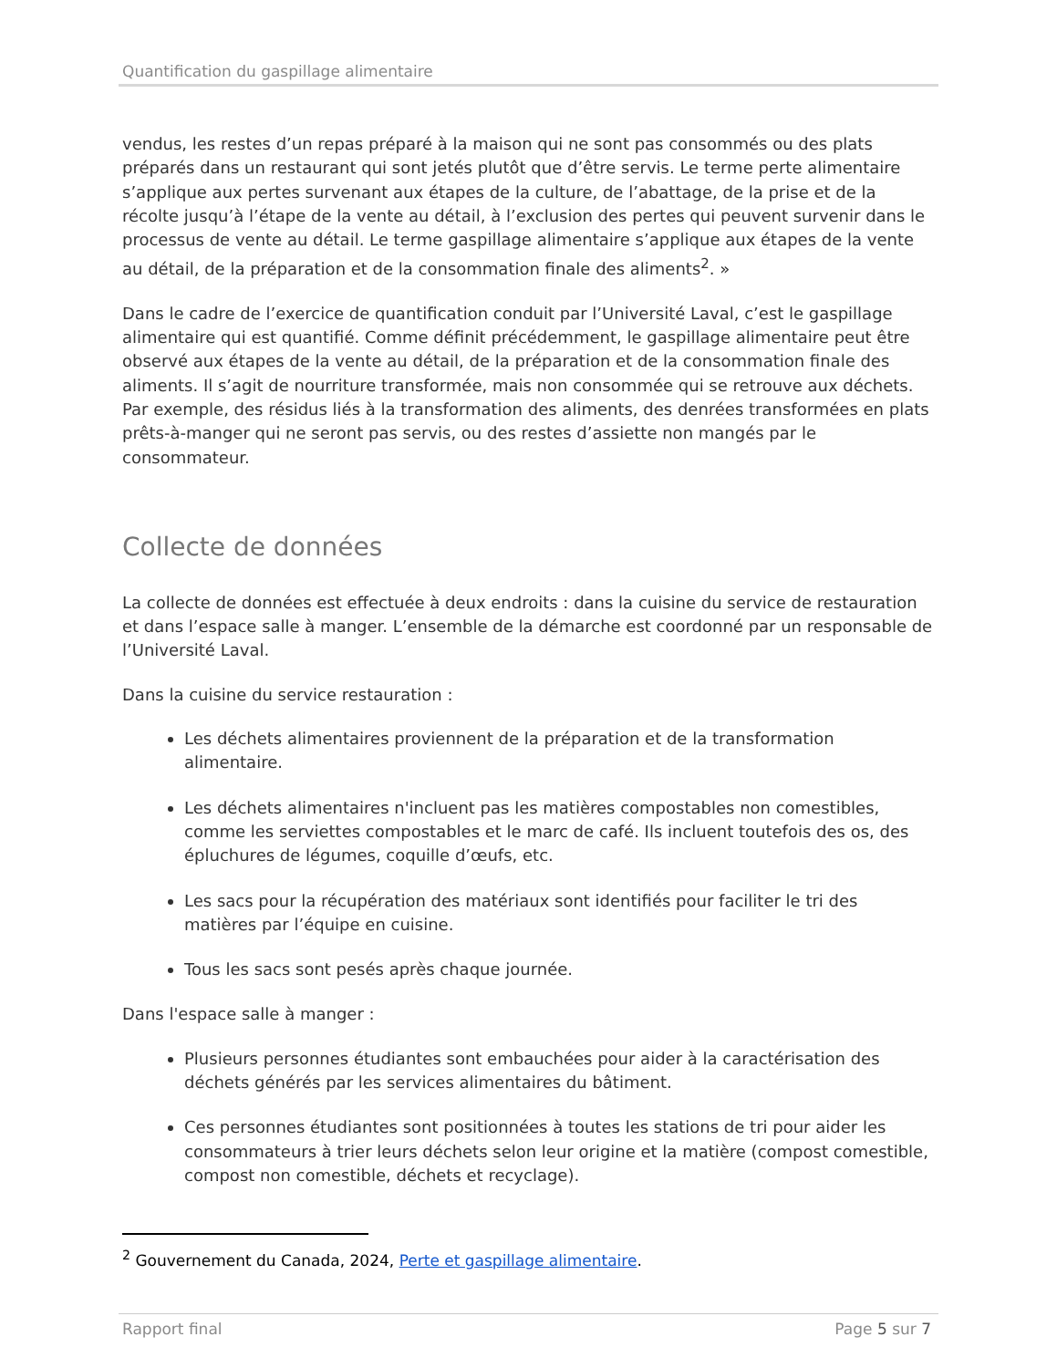Quantification du gaspillage alimentaire
vendus, les restes d’un repas préparé à la maison qui ne sont pas consommés ou des plats préparés dans un restaurant qui sont jetés plutôt que d’être servis. Le terme perte alimentaire s’applique aux pertes survenant aux étapes de la culture, de l’abattage, de la prise et de la récolte jusqu’à l’étape de la vente au détail, à l’exclusion des pertes qui peuvent survenir dans le processus de vente au détail. Le terme gaspillage alimentaire s’applique aux étapes de la vente au détail, de la préparation et de la consommation finale des aliments<sup>2</sup>. »
Dans le cadre de l’exercice de quantification conduit par l’Université Laval, c’est le gaspillage alimentaire qui est quantifié. Comme définit précédemment, le gaspillage alimentaire peut être observé aux étapes de la vente au détail, de la préparation et de la consommation finale des aliments. Il s’agit de nourriture transformée, mais non consommée qui se retrouve aux déchets. Par exemple, des résidus liés à la transformation des aliments, des denrées transformées en plats prêts-à-manger qui ne seront pas servis, ou des restes d’assiette non mangés par le consommateur.
Collecte de données
La collecte de données est effectuée à deux endroits : dans la cuisine du service de restauration et dans l’espace salle à manger. L’ensemble de la démarche est coordonné par un responsable de l’Université Laval.
Dans la cuisine du service restauration :
Les déchets alimentaires proviennent de la préparation et de la transformation alimentaire.
Les déchets alimentaires n'incluent pas les matières compostables non comestibles, comme les serviettes compostables et le marc de café. Ils incluent toutefois des os, des épluchures de légumes, coquille d’œufs, etc.
Les sacs pour la récupération des matériaux sont identifiés pour faciliter le tri des matières par l’équipe en cuisine.
Tous les sacs sont pesés après chaque journée.
Dans l'espace salle à manger :
Plusieurs personnes étudiantes sont embauchées pour aider à la caractérisation des déchets générés par les services alimentaires du bâtiment.
Ces personnes étudiantes sont positionnées à toutes les stations de tri pour aider les consommateurs à trier leurs déchets selon leur origine et la matière (compost comestible, compost non comestible, déchets et recyclage).
<sup>2</sup> Gouvernement du Canada, 2024, Perte et gaspillage alimentaire.
Rapport final Page 5 sur 7